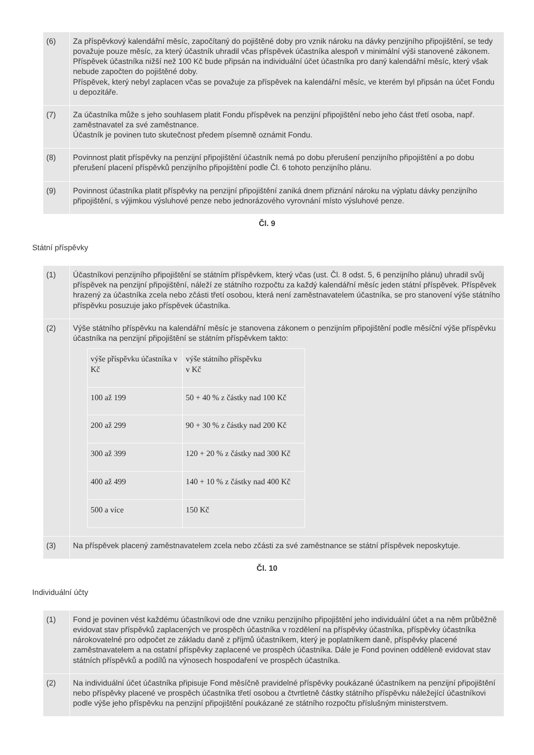| (6) | Za příspěvkový kalendářní měsíc, započítaný do pojištěné doby pro vznik nároku na dávky penzijního připojištění, se tedy považuje pouze měsíc, za který účastník uhradil včas příspěvek účastníka alespoň v minimální výši stanovené zákonem. Příspěvek účastníka nižší než 100 Kč bude připsán na individuální účet účastníka pro daný kalendářní měsíc, který však nebude započten do pojištěné doby. Příspěvek, který nebyl zaplacen včas se považuje za příspěvek na kalendářní měsíc, ve kterém byl připsán na účet Fondu u depozitáře. |
| (7) | Za účastníka může s jeho souhlasem platit Fondu příspěvek na penzijní připojištění nebo jeho část třetí osoba, např. zaměstnavatel za své zaměstnance. Účastník je povinen tuto skutečnost předem písemně oznámit Fondu. |
| (8) | Povinnost platit příspěvky na penzijní připojištění účastník nemá po dobu přerušení penzijního připojištění a po dobu přerušení placení příspěvků penzijního připojištění podle Čl. 6 tohoto penzijního plánu. |
| (9) | Povinnost účastníka platit příspěvky na penzijní připojištění zaniká dnem přiznání nároku na výplatu dávky penzijního připojištění, s výjimkou výsluhové penze nebo jednorázového vyrovnání místo výsluhové penze. |
Čl. 9
Státní příspěvky
| (1) | Účastníkovi penzijního připojištění se státním příspěvkem, který včas (ust. Čl. 8 odst. 5, 6 penzijního plánu) uhradil svůj příspěvek na penzijní připojištění, náleží ze státního rozpočtu za každý kalendářní měsíc jeden státní příspěvek. Příspěvek hrazený za účastníka zcela nebo zčásti třetí osobou, která není zaměstnavatelem účastníka, se pro stanovení výše státního příspěvku posuzuje jako příspěvek účastníka. |
| (2) | Výše státního příspěvku na kalendářní měsíc je stanovena zákonem o penzijním připojištění podle měsíční výše příspěvku účastníka na penzijní připojištění se státním příspěvkem takto: / výše příspěvku účastníka v Kč / výše státního příspěvku v Kč / / 100 až 199 / 50 + 40 % z částky nad 100 Kč / / 200 až 299 / 90 + 30 % z částky nad 200 Kč / / 300 až 399 / 120 + 20 % z částky nad 300 Kč / / 400 až 499 / 140 + 10 % z částky nad 400 Kč / / 500 a více / 150 Kč / |
| (3) | Na příspěvek placený zaměstnavatelem zcela nebo zčásti za své zaměstnance se státní příspěvek neposkytuje. |
Čl. 10
Individuální účty
| (1) | Fond je povinen vést každému účastníkovi ode dne vzniku penzijního připojištění jeho individuální účet a na něm průběžně evidovat stav příspěvků zaplacených ve prospěch účastníka v rozdělení na příspěvky účastníka, příspěvky účastníka nárokovatelné pro odpočet ze základu daně z příjmů účastníkem, který je poplatníkem daně, příspěvky placené zaměstnavatelem a na ostatní příspěvky zaplacené ve prospěch účastníka. Dále je Fond povinen odděleně evidovat stav státních příspěvků a podílů na výnosech hospodaření ve prospěch účastníka. |
| (2) | Na individuální účet účastníka připisuje Fond měsíčně pravidelné příspěvky poukázané účastníkem na penzijní připojištění nebo příspěvky placené ve prospěch účastníka třetí osobou a čtvrtletně částky státního příspěvku náležející účastníkovi podle výše jeho příspěvku na penzijní připojištění poukázané ze státního rozpočtu příslušným ministerstvem. |